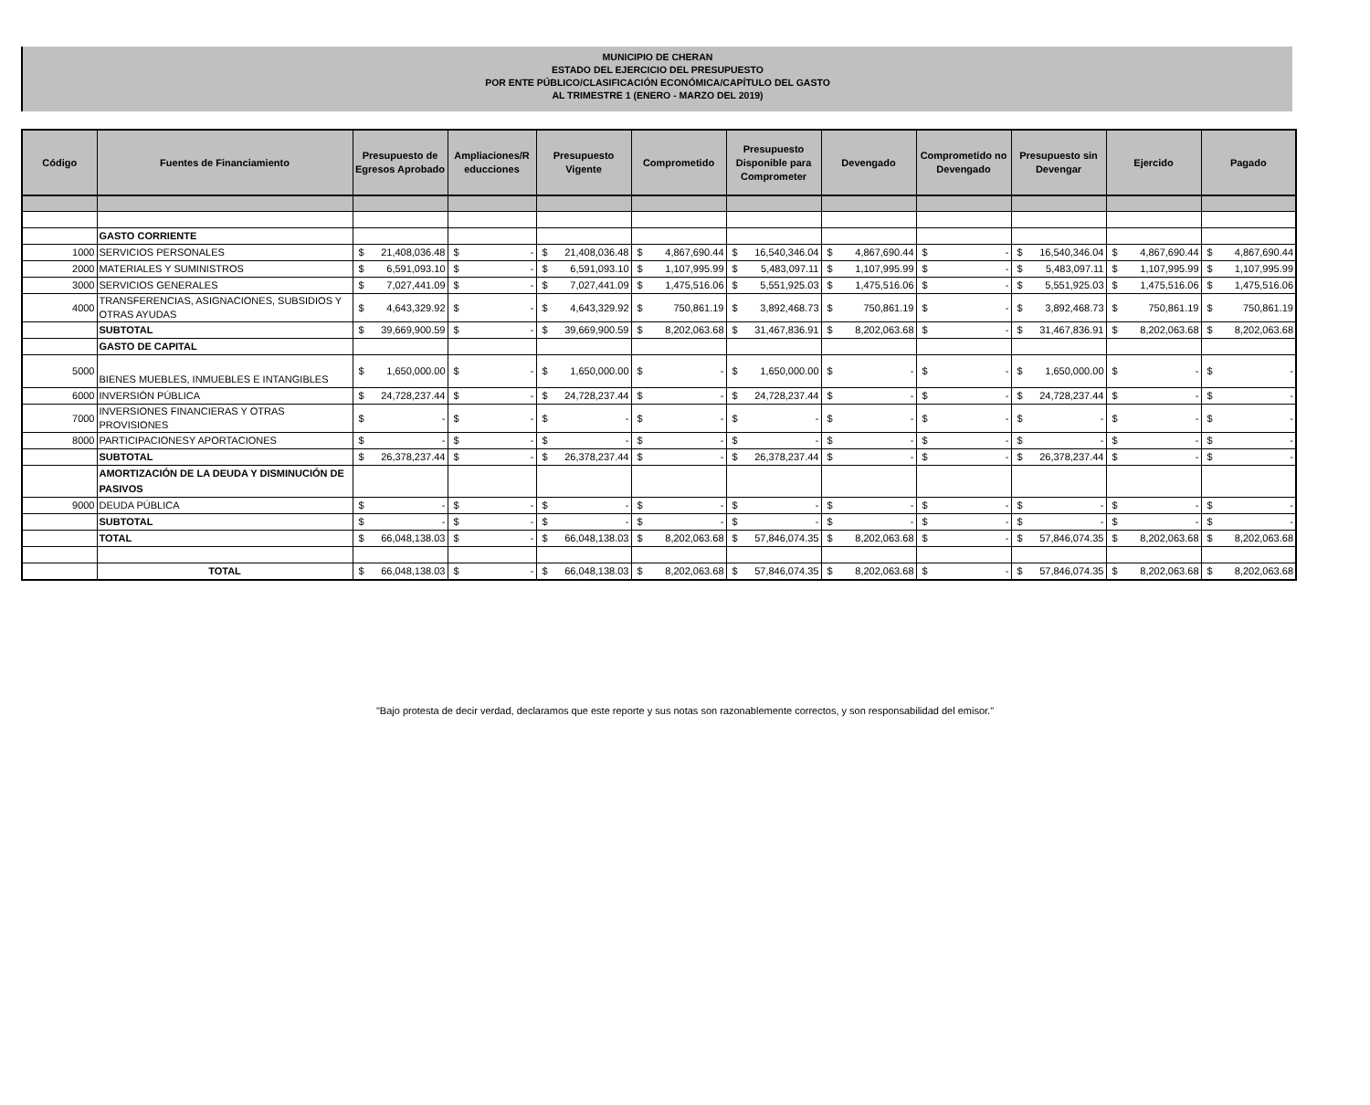MUNICIPIO DE CHERAN
ESTADO DEL EJERCICIO DEL PRESUPUESTO
POR ENTE PÚBLICO/CLASIFICACIÓN ECONÓMICA/CAPÍTULO DEL GASTO
AL TRIMESTRE 1 (ENERO - MARZO DEL 2019)
| Código | Fuentes de Financiamiento | Presupuesto de Egresos Aprobado | Ampliaciones/R educciones | Presupuesto Vigente | Comprometido | Presupuesto Disponible para Comprometer | Devengado | Comprometido no Devengado | Presupuesto sin Devengar | Ejercido | Pagado |
| --- | --- | --- | --- | --- | --- | --- | --- | --- | --- | --- | --- |
| | GASTO CORRIENTE | | | | | | | | | | |
| 1000 | SERVICIOS PERSONALES | $ 21,408,036.48 | $ - | $ 21,408,036.48 | $ 4,867,690.44 | $ 16,540,346.04 | $ 4,867,690.44 | $ - | $ 16,540,346.04 | $ 4,867,690.44 | $ 4,867,690.44 |
| 2000 | MATERIALES Y SUMINISTROS | $ 6,591,093.10 | $ - | $ 6,591,093.10 | $ 1,107,995.99 | $ 5,483,097.11 | $ 1,107,995.99 | $ - | $ 5,483,097.11 | $ 1,107,995.99 | $ 1,107,995.99 |
| 3000 | SERVICIOS GENERALES | $ 7,027,441.09 | $ - | $ 7,027,441.09 | $ 1,475,516.06 | $ 5,551,925.03 | $ 1,475,516.06 | $ - | $ 5,551,925.03 | $ 1,475,516.06 | $ 1,475,516.06 |
| 4000 | TRANSFERENCIAS, ASIGNACIONES, SUBSIDIOS Y OTRAS AYUDAS | $ 4,643,329.92 | $ - | $ 4,643,329.92 | $ 750,861.19 | $ 3,892,468.73 | $ 750,861.19 | $ - | $ 3,892,468.73 | $ 750,861.19 | $ 750,861.19 |
| | SUBTOTAL | $ 39,669,900.59 | $ - | $ 39,669,900.59 | $ 8,202,063.68 | $ 31,467,836.91 | $ 8,202,063.68 | $ - | $ 31,467,836.91 | $ 8,202,063.68 | $ 8,202,063.68 |
| | GASTO DE CAPITAL | | | | | | | | | | |
| 5000 | BIENES MUEBLES, INMUEBLES E INTANGIBLES | $ 1,650,000.00 | $ - | $ 1,650,000.00 | $ - | $ 1,650,000.00 | $ - | $ - | $ 1,650,000.00 | $ - | $ - |
| 6000 | INVERSIÓN PÚBLICA | $ 24,728,237.44 | $ - | $ 24,728,237.44 | $ - | $ 24,728,237.44 | $ - | $ - | $ 24,728,237.44 | $ - | $ - |
| 7000 | INVERSIONES FINANCIERAS Y OTRAS PROVISIONES | $ - | $ - | $ - | $ - | $ - | $ - | $ - | $ - | $ - | $ - |
| 8000 | PARTICIPACIONESY APORTACIONES | $ - | $ - | $ - | $ - | $ - | $ - | $ - | $ - | $ - | $ - |
| | SUBTOTAL | $ 26,378,237.44 | $ - | $ 26,378,237.44 | $ - | $ 26,378,237.44 | $ - | $ - | $ 26,378,237.44 | $ - | $ - |
| | AMORTIZACIÓN DE LA DEUDA Y DISMINUCIÓN DE PASIVOS | | | | | | | | | | |
| 9000 | DEUDA PÚBLICA | $ - | $ - | $ - | $ - | $ - | $ - | $ - | $ - | $ - | $ - |
| | SUBTOTAL | $ - | $ - | $ - | $ - | $ - | $ - | $ - | $ - | $ - | $ - |
| | TOTAL | $ 66,048,138.03 | $ - | $ 66,048,138.03 | $ 8,202,063.68 | $ 57,846,074.35 | $ 8,202,063.68 | $ - | $ 57,846,074.35 | $ 8,202,063.68 | $ 8,202,063.68 |
| | TOTAL | $ 66,048,138.03 | $ - | $ 66,048,138.03 | $ 8,202,063.68 | $ 57,846,074.35 | $ 8,202,063.68 | $ - | $ 57,846,074.35 | $ 8,202,063.68 | $ 8,202,063.68 |
"Bajo protesta de decir verdad, declaramos que este reporte y sus notas son razonablemente correctos, y son responsabilidad del emisor."